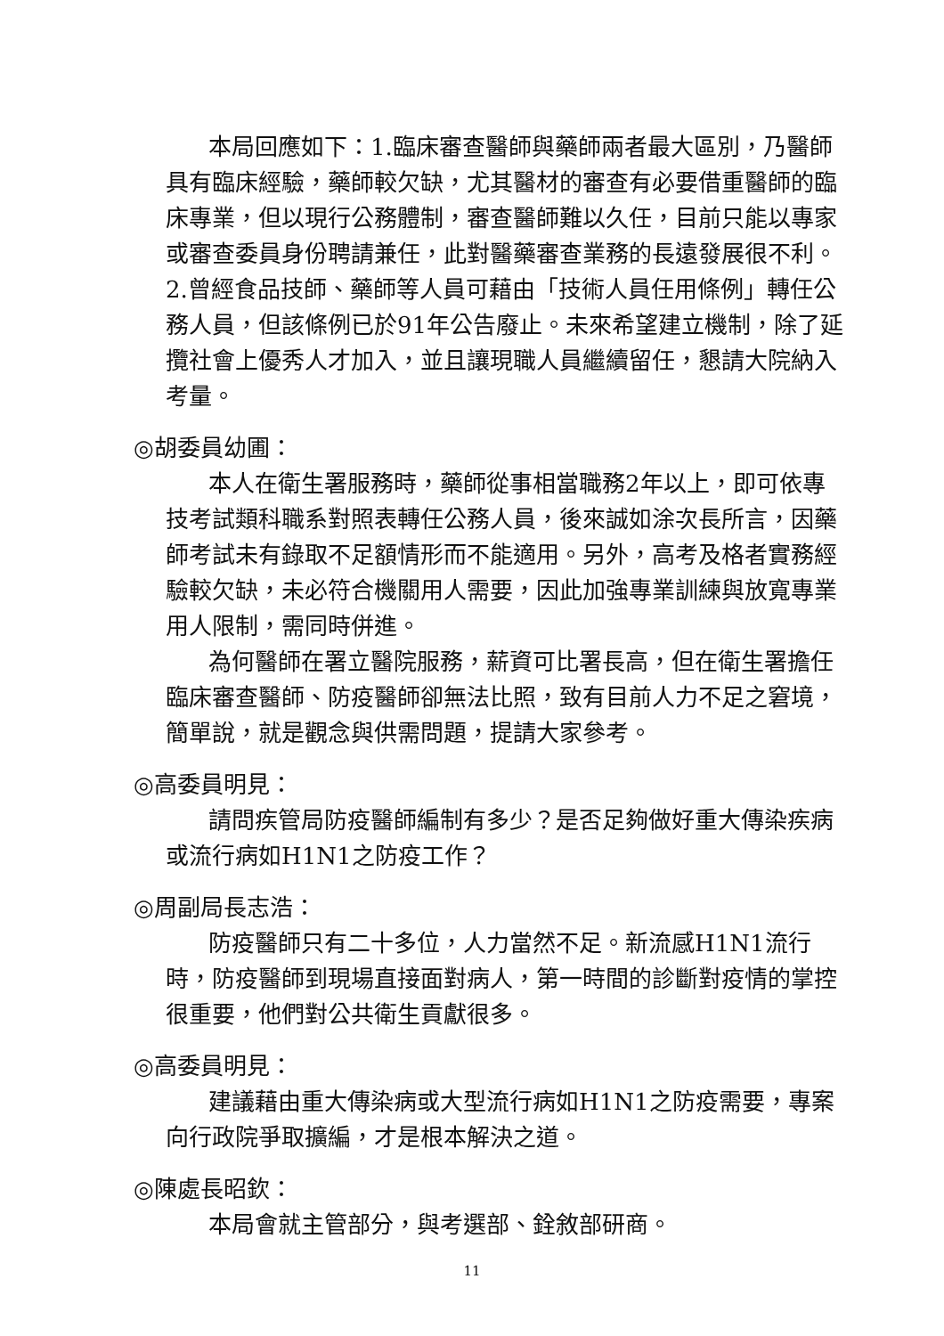本局回應如下：1.臨床審查醫師與藥師兩者最大區別，乃醫師具有臨床經驗，藥師較欠缺，尤其醫材的審查有必要借重醫師的臨床專業，但以現行公務體制，審查醫師難以久任，目前只能以專家或審查委員身份聘請兼任，此對醫藥審查業務的長遠發展很不利。2.曾經食品技師、藥師等人員可藉由「技術人員任用條例」轉任公務人員，但該條例已於91年公告廢止。未來希望建立機制，除了延攬社會上優秀人才加入，並且讓現職人員繼續留任，懇請大院納入考量。
◎胡委員幼圃：
本人在衛生署服務時，藥師從事相當職務2年以上，即可依專技考試類科職系對照表轉任公務人員，後來誠如涂次長所言，因藥師考試未有錄取不足額情形而不能適用。另外，高考及格者實務經驗較欠缺，未必符合機關用人需要，因此加強專業訓練與放寬專業用人限制，需同時併進。
為何醫師在署立醫院服務，薪資可比署長高，但在衛生署擔任臨床審查醫師、防疫醫師卻無法比照，致有目前人力不足之窘境，簡單說，就是觀念與供需問題，提請大家參考。
◎高委員明見：
請問疾管局防疫醫師編制有多少？是否足夠做好重大傳染疾病或流行病如H1N1之防疫工作？
◎周副局長志浩：
防疫醫師只有二十多位，人力當然不足。新流感H1N1流行時，防疫醫師到現場直接面對病人，第一時間的診斷對疫情的掌控很重要，他們對公共衛生貢獻很多。
◎高委員明見：
建議藉由重大傳染病或大型流行病如H1N1之防疫需要，專案向行政院爭取擴編，才是根本解決之道。
◎陳處長昭欽：
本局會就主管部分，與考選部、銓敘部研商。
11